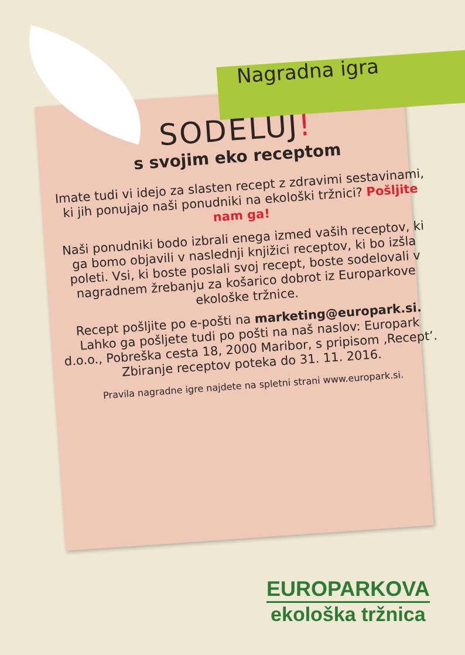Nagradna igra
SODELUJ!
s svojim eko receptom
Imate tudi vi idejo za slasten recept z zdravimi sestavinami, ki jih ponujajo naši ponudniki na ekološki tržnici? Pošljite nam ga!
Naši ponudniki bodo izbrali enega izmed vaših receptov, ki ga bomo objavili v naslednji knjižici receptov, ki bo izšla poleti. Vsi, ki boste poslali svoj recept, boste sodelovali v nagradnem žrebanju za košarico dobrot iz Europarkove ekološke tržnice.
Recept pošljite po e-pošti na marketing@europark.si.
Lahko ga pošljete tudi po pošti na naš naslov: Europark d.o.o., Pobreška cesta 18, 2000 Maribor, s pripisom ‚Recept’. Zbiranje receptov poteka do 31. 11. 2016.
Pravila nagradne igre najdete na spletni strani www.europark.si.
EUROPARKOVA
ekološka tržnica